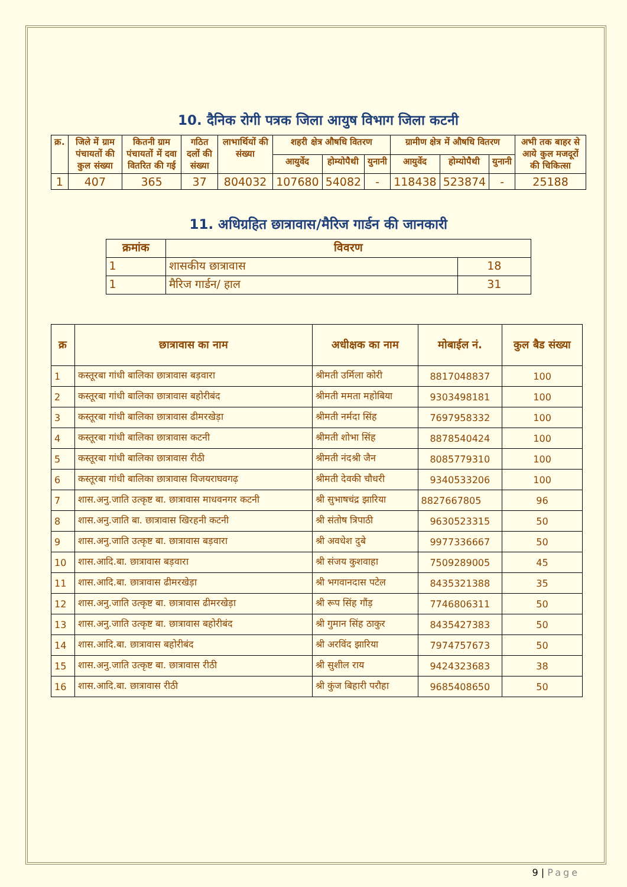10. दैनिक रोगी पत्रक जिला आयुष विभाग जिला कटनी
| क्र. | जिले में ग्राम पंचायतों की कुल संख्या | कितनी ग्राम पंचायतों में दवा वितरित की गई | गठित दलों की संख्या | लाभार्थियों की संख्या | शहरी क्षेत्र औषधि वितरण | | | ग्रामीण क्षेत्र में औषधि वितरण | | | अभी तक बाहर से आये कुल मजदूरों की चिकित्सा |
| --- | --- | --- | --- | --- | --- | --- | --- | --- | --- | --- | --- |
| | | | | | आयुर्वेद | होम्योपैथी | युनानी | आयुर्वेद | होम्योपैथी | युनानी | |
| 1 | 407 | 365 | 37 | 804032 | 107680 | 54082 | - | 118438 | 523874 | - | 25188 |
11. अधिग्रहित छात्रावास/मैरिज गार्डन की जानकारी
| क्रमांक | विवरण | |
| --- | --- | --- |
| 1 | शासकीय छात्रावास | 18 |
| 1 | मैरिज गार्डन/ हाल | 31 |
| क्र | छात्रावास का नाम | अधीक्षक का नाम | मोबाईल नं. | कुल बैड संख्या |
| --- | --- | --- | --- | --- |
| 1 | कस्तूरबा गांधी बालिका छात्रावास बड़वारा | श्रीमती उर्मिला कोरी | 8817048837 | 100 |
| 2 | कस्तूरबा गांधी बालिका छात्रावास बहोरीबंद | श्रीमती ममता महोबिया | 9303498181 | 100 |
| 3 | कस्तूरबा गांधी बालिका छात्रावास ढीमरखेड़ा | श्रीमती नर्मदा सिंह | 7697958332 | 100 |
| 4 | कस्तूरबा गांधी बालिका छात्रावास कटनी | श्रीमती शोभा सिंह | 8878540424 | 100 |
| 5 | कस्तूरबा गांधी बालिका छात्रावास रीठी | श्रीमती नंदश्री जैन | 8085779310 | 100 |
| 6 | कस्तूरबा गांधी बालिका छात्रावास विजयराघवगढ़ | श्रीमती देवकी चौधरी | 9340533206 | 100 |
| 7 | शास.अनु.जाति उत्कृष्ट बा. छात्रावास माधवनगर कटनी | श्री सुभाषचंद्र झारिया | 8827667805 | 96 |
| 8 | शास.अनु.जाति बा. छात्रावास खिरहनी कटनी | श्री संतोष त्रिपाठी | 9630523315 | 50 |
| 9 | शास.अनु.जाति उत्कृष्ट बा. छात्रावास बड़वारा | श्री अवधेश दुबे | 9977336667 | 50 |
| 10 | शास.आदि.बा. छात्रावास बड़वारा | श्री संजय कुशवाहा | 7509289005 | 45 |
| 11 | शास.आदि.बा. छात्रावास ढीमरखेड़ा | श्री भगवानदास पटेल | 8435321388 | 35 |
| 12 | शास.अनु.जाति उत्कृष्ट बा. छात्रावास ढीमरखेड़ा | श्री रूप सिंह गौंड़ | 7746806311 | 50 |
| 13 | शास.अनु.जाति उत्कृष्ट बा. छात्रावास बहोरीबंद | श्री गुमान सिंह ठाकुर | 8435427383 | 50 |
| 14 | शास.आदि.बा. छात्रावास बहोरीबंद | श्री अरविंद झारिया | 7974757673 | 50 |
| 15 | शास.अनु.जाति उत्कृष्ट बा. छात्रावास रीठी | श्री सुशील राय | 9424323683 | 38 |
| 16 | शास.आदि.बा. छात्रावास रीठी | श्री कुंज बिहारी परौहा | 9685408650 | 50 |
9 | Page